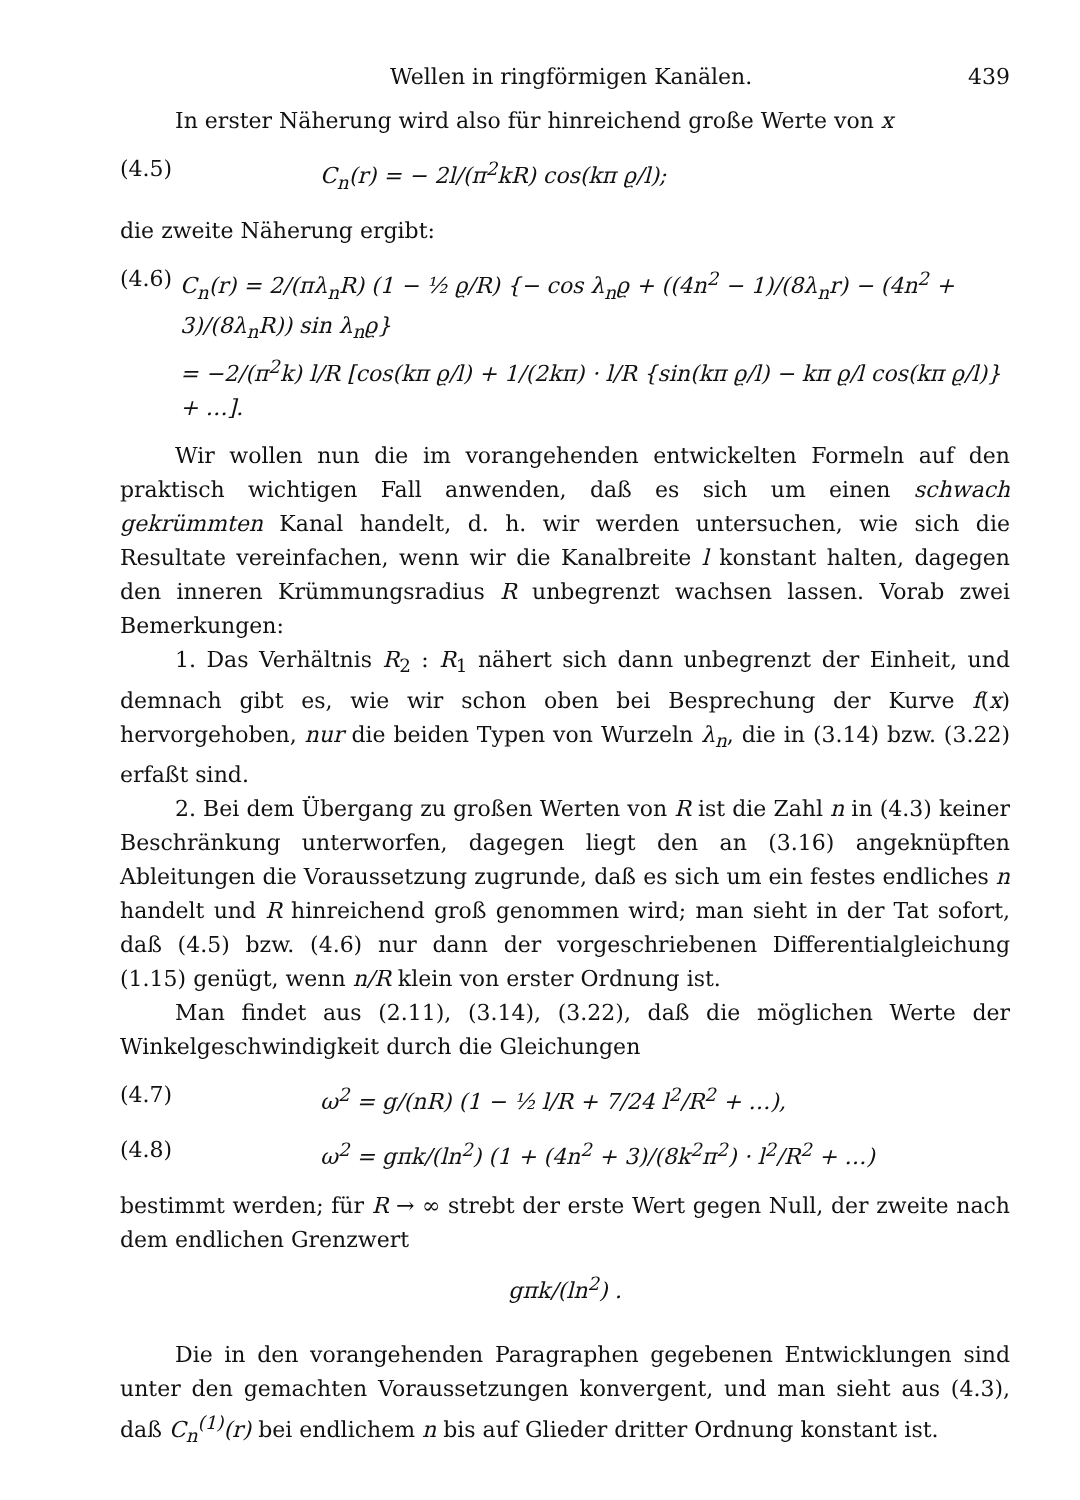Wellen in ringförmigen Kanälen. 439
In erster Näherung wird also für hinreichend große Werte von x
(4.5) C<sub>n</sub>(r) = − 2l/(π<sup>2</sup>kR) cos(kπ ϱ/l);
die zweite Näherung ergibt:
(4.6) C<sub>n</sub>(r) = 2/(πλ<sub>n</sub>R) (1 − ½ ϱ/R) {− cos λ<sub>n</sub>ϱ + ((4n<sup>2</sup> − 1)/(8λ<sub>n</sub>r) − (4n<sup>2</sup> + 3)/(8λ<sub>n</sub>R)) sin λ<sub>n</sub>ϱ}
= −2/(π<sup>2</sup>k) l/R [cos(kπ ϱ/l) + 1/(2kπ) · l/R {sin(kπ ϱ/l) − kπ ϱ/l cos(kπ ϱ/l)} + …].
Wir wollen nun die im vorangehenden entwickelten Formeln auf den praktisch wichtigen Fall anwenden, daß es sich um einen schwach gekrümmten Kanal handelt, d. h. wir werden untersuchen, wie sich die Resultate vereinfachen, wenn wir die Kanalbreite l konstant halten, dagegen den inneren Krümmungsradius R unbegrenzt wachsen lassen. Vorab zwei Bemerkungen:
1. Das Verhältnis R<sub>2</sub> : R<sub>1</sub> nähert sich dann unbegrenzt der Einheit, und demnach gibt es, wie wir schon oben bei Besprechung der Kurve f(x) hervorgehoben, nur die beiden Typen von Wurzeln λ<sub>n</sub>, die in (3.14) bzw. (3.22) erfaßt sind.
2. Bei dem Übergang zu großen Werten von R ist die Zahl n in (4.3) keiner Beschränkung unterworfen, dagegen liegt den an (3.16) angeknüpften Ableitungen die Voraussetzung zugrunde, daß es sich um ein festes endliches n handelt und R hinreichend groß genommen wird; man sieht in der Tat sofort, daß (4.5) bzw. (4.6) nur dann der vorgeschriebenen Differentialgleichung (1.15) genügt, wenn n/R klein von erster Ordnung ist.
Man findet aus (2.11), (3.14), (3.22), daß die möglichen Werte der Winkelgeschwindigkeit durch die Gleichungen
(4.7) ω<sup>2</sup> = g/(nR) (1 − ½ l/R + 7/24 l<sup>2</sup>/R<sup>2</sup> + …),
(4.8) ω<sup>2</sup> = gπk/(ln<sup>2</sup>) (1 + (4n<sup>2</sup> + 3)/(8k<sup>2</sup>π<sup>2</sup>) · l<sup>2</sup>/R<sup>2</sup> + …)
bestimmt werden; für R → ∞ strebt der erste Wert gegen Null, der zweite nach dem endlichen Grenzwert
gπk/(ln<sup>2</sup>) .
Die in den vorangehenden Paragraphen gegebenen Entwicklungen sind unter den gemachten Voraussetzungen konvergent, und man sieht aus (4.3), daß C<sub>n</sub><sup>(1)</sup>(r) bei endlichem n bis auf Glieder dritter Ordnung konstant ist.